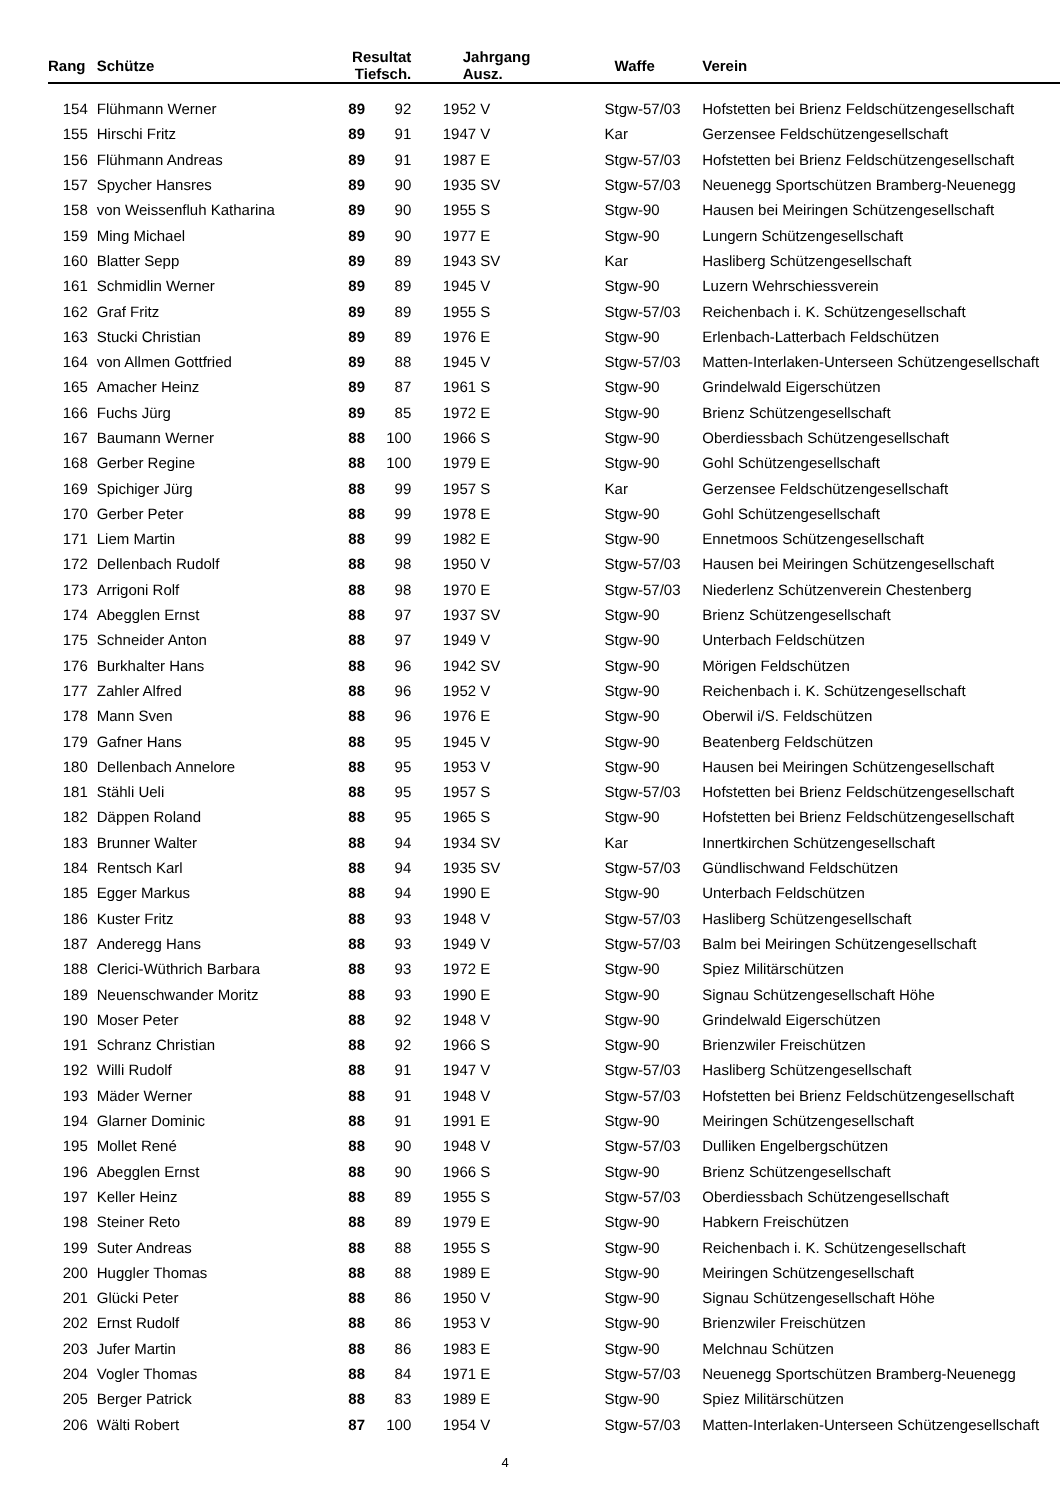| Rang | | Schütze | Resultat Tiefsch. | | | Jahrgang Ausz. | | Waffe | Verein |
| --- | --- | --- | --- | --- | --- | --- | --- | --- | --- |
| 154 | | Flühmann Werner | 89 | 92 | | 1952 V | | Stgw-57/03 | Hofstetten bei Brienz Feldschützengesellschaft |
| 155 | | Hirschi Fritz | 89 | 91 | | 1947 V | | Kar | Gerzensee Feldschützengesellschaft |
| 156 | | Flühmann Andreas | 89 | 91 | | 1987 E | | Stgw-57/03 | Hofstetten bei Brienz Feldschützengesellschaft |
| 157 | | Spycher Hansres | 89 | 90 | | 1935 SV | | Stgw-57/03 | Neuenegg Sportschützen Bramberg-Neuenegg |
| 158 | | von Weissenfluh Katharina | 89 | 90 | | 1955 S | | Stgw-90 | Hausen bei Meiringen Schützengesellschaft |
| 159 | | Ming Michael | 89 | 90 | | 1977 E | | Stgw-90 | Lungern Schützengesellschaft |
| 160 | | Blatter Sepp | 89 | 89 | | 1943 SV | | Kar | Hasliberg Schützengesellschaft |
| 161 | | Schmidlin Werner | 89 | 89 | | 1945 V | | Stgw-90 | Luzern Wehrschiessverein |
| 162 | | Graf Fritz | 89 | 89 | | 1955 S | | Stgw-57/03 | Reichenbach i. K. Schützengesellschaft |
| 163 | | Stucki Christian | 89 | 89 | | 1976 E | | Stgw-90 | Erlenbach-Latterbach Feldschützen |
| 164 | | von Allmen Gottfried | 89 | 88 | | 1945 V | | Stgw-57/03 | Matten-Interlaken-Unterseen Schützengesellschaft |
| 165 | | Amacher Heinz | 89 | 87 | | 1961 S | | Stgw-90 | Grindelwald Eigerschützen |
| 166 | | Fuchs Jürg | 89 | 85 | | 1972 E | | Stgw-90 | Brienz Schützengesellschaft |
| 167 | | Baumann Werner | 88 | 100 | | 1966 S | | Stgw-90 | Oberdiessbach Schützengesellschaft |
| 168 | | Gerber Regine | 88 | 100 | | 1979 E | | Stgw-90 | Gohl Schützengesellschaft |
| 169 | | Spichiger Jürg | 88 | 99 | | 1957 S | | Kar | Gerzensee Feldschützengesellschaft |
| 170 | | Gerber Peter | 88 | 99 | | 1978 E | | Stgw-90 | Gohl Schützengesellschaft |
| 171 | | Liem Martin | 88 | 99 | | 1982 E | | Stgw-90 | Ennetmoos Schützengesellschaft |
| 172 | | Dellenbach Rudolf | 88 | 98 | | 1950 V | | Stgw-57/03 | Hausen bei Meiringen Schützengesellschaft |
| 173 | | Arrigoni Rolf | 88 | 98 | | 1970 E | | Stgw-57/03 | Niederlenz Schützenverein Chestenberg |
| 174 | | Abegglen Ernst | 88 | 97 | | 1937 SV | | Stgw-90 | Brienz Schützengesellschaft |
| 175 | | Schneider Anton | 88 | 97 | | 1949 V | | Stgw-90 | Unterbach Feldschützen |
| 176 | | Burkhalter Hans | 88 | 96 | | 1942 SV | | Stgw-90 | Mörigen Feldschützen |
| 177 | | Zahler Alfred | 88 | 96 | | 1952 V | | Stgw-90 | Reichenbach i. K. Schützengesellschaft |
| 178 | | Mann Sven | 88 | 96 | | 1976 E | | Stgw-90 | Oberwil i/S. Feldschützen |
| 179 | | Gafner Hans | 88 | 95 | | 1945 V | | Stgw-90 | Beatenberg Feldschützen |
| 180 | | Dellenbach Annelore | 88 | 95 | | 1953 V | | Stgw-90 | Hausen bei Meiringen Schützengesellschaft |
| 181 | | Stähli Ueli | 88 | 95 | | 1957 S | | Stgw-57/03 | Hofstetten bei Brienz Feldschützengesellschaft |
| 182 | | Däppen Roland | 88 | 95 | | 1965 S | | Stgw-90 | Hofstetten bei Brienz Feldschützengesellschaft |
| 183 | | Brunner Walter | 88 | 94 | | 1934 SV | | Kar | Innertkirchen Schützengesellschaft |
| 184 | | Rentsch Karl | 88 | 94 | | 1935 SV | | Stgw-57/03 | Gündlischwand Feldschützen |
| 185 | | Egger Markus | 88 | 94 | | 1990 E | | Stgw-90 | Unterbach Feldschützen |
| 186 | | Kuster Fritz | 88 | 93 | | 1948 V | | Stgw-57/03 | Hasliberg Schützengesellschaft |
| 187 | | Anderegg Hans | 88 | 93 | | 1949 V | | Stgw-57/03 | Balm bei Meiringen Schützengesellschaft |
| 188 | | Clerici-Wüthrich Barbara | 88 | 93 | | 1972 E | | Stgw-90 | Spiez Militärschützen |
| 189 | | Neuenschwander Moritz | 88 | 93 | | 1990 E | | Stgw-90 | Signau Schützengesellschaft Höhe |
| 190 | | Moser Peter | 88 | 92 | | 1948 V | | Stgw-90 | Grindelwald Eigerschützen |
| 191 | | Schranz Christian | 88 | 92 | | 1966 S | | Stgw-90 | Brienzwiler Freischützen |
| 192 | | Willi Rudolf | 88 | 91 | | 1947 V | | Stgw-57/03 | Hasliberg Schützengesellschaft |
| 193 | | Mäder Werner | 88 | 91 | | 1948 V | | Stgw-57/03 | Hofstetten bei Brienz Feldschützengesellschaft |
| 194 | | Glarner Dominic | 88 | 91 | | 1991 E | | Stgw-90 | Meiringen Schützengesellschaft |
| 195 | | Mollet René | 88 | 90 | | 1948 V | | Stgw-57/03 | Dulliken Engelbergschützen |
| 196 | | Abegglen Ernst | 88 | 90 | | 1966 S | | Stgw-90 | Brienz Schützengesellschaft |
| 197 | | Keller Heinz | 88 | 89 | | 1955 S | | Stgw-57/03 | Oberdiessbach Schützengesellschaft |
| 198 | | Steiner Reto | 88 | 89 | | 1979 E | | Stgw-90 | Habkern Freischützen |
| 199 | | Suter Andreas | 88 | 88 | | 1955 S | | Stgw-90 | Reichenbach i. K. Schützengesellschaft |
| 200 | | Huggler Thomas | 88 | 88 | | 1989 E | | Stgw-90 | Meiringen Schützengesellschaft |
| 201 | | Glücki Peter | 88 | 86 | | 1950 V | | Stgw-90 | Signau Schützengesellschaft Höhe |
| 202 | | Ernst Rudolf | 88 | 86 | | 1953 V | | Stgw-90 | Brienzwiler Freischützen |
| 203 | | Jufer Martin | 88 | 86 | | 1983 E | | Stgw-90 | Melchnau Schützen |
| 204 | | Vogler Thomas | 88 | 84 | | 1971 E | | Stgw-57/03 | Neuenegg Sportschützen Bramberg-Neuenegg |
| 205 | | Berger Patrick | 88 | 83 | | 1989 E | | Stgw-90 | Spiez Militärschützen |
| 206 | | Wälti Robert | 87 | 100 | | 1954 V | | Stgw-57/03 | Matten-Interlaken-Unterseen Schützengesellschaft |
4